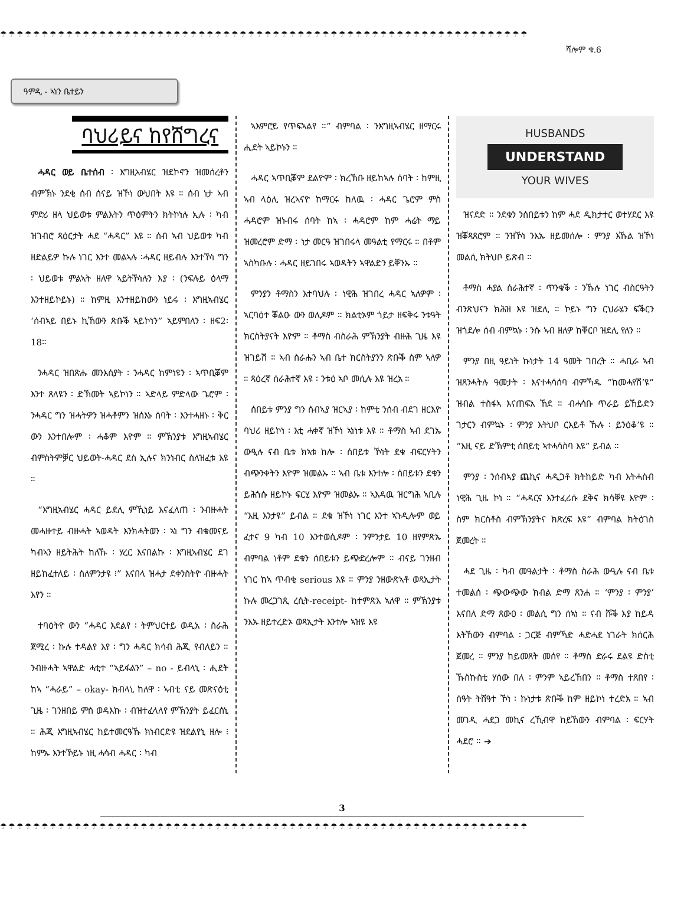☂☂☂☂☂☂☂☂☂☂☂☂☂☂☂☂☂☂☂☂☂☂☂☂☂☂☂☂☂☂☂☂☂☂☂☂☂☂☂☂☂☂☂☂☂☂☂☂☂☂☂☂☂☂☂☂☂☂☂☂☂☂☂☂
ሻሎም ቁ.6
ዓምዲ - ኣነን ቤተይን
ባህሪይና ከየሸግረና
ሓዳር ወይ ቤተሰብ ፡ እግዚኣብሄር ዝደኮኖን ዝመሰረቶን ብምኽኑ ንደቂ ሰብ ሰናይ ዝኾነ ውህበት እዩ ። ሰብ ነታ ኣብ ምድሪ ዘላ ህይወቱ ምልእትን ጥዕምትን ክትኮነሉ ኢሉ ፡ ካብ ዝገብሮ ጻዕርታት ሓደ “ሓዳር” እዩ ። ሰብ ኣብ ህይወቱ ካብ ዘድልይዎ ኩሉ ነገር እንተ መልኣሉ ፡ሓዳር ዘይብሉ እንተኾነ ግን ፡ ህይወቱ ምልኣት ዘለዋ ኣይትኾነሉን እያ ፡ (ንፍሉይ ዕላማ እንተዘይኮይኑ) ። ከምዚ እንተዘይከውን ነይሩ ፡ እግዚኣብሄር ‘ሰብኣይ በይኑ ኪኸውን ጽቡቕ ኣይኮነን” ኣይምበለን ፡ ዘፍ2፡18።
ንሓዳር ዝበጽሑ መንእሰያት ፡ ንሓዳር ከምነዩን ፡ ኣጥቢቖም እንተ ጸለዩን ፡ ድኽመት ኣይኮነን ። ኣድላይ ምድላው ጌሮም ፡ ንሓዳር ግን ዝሓትዎን ዝሓቶምን ዝሰእኑ ሰባት ፡ እንተሓዘኑ ፡ ቅር ውን እንተበሎም ፡ ሓቆም እዮም ። ምኽንያቱ እግዚኣብሄር ብምስትምቓር ህይወት-ሓዳር ደስ ኢሉና ክንነብር ስለዝፈቱ እዩ ።
“እግዚኣብሄር ሓዳር ይደሊ ምኺነይ እናፈለጠ ፡ ንብዙሓት መሓዙተይ ብዙሓት ኣወዳት እንክሓትወን ፡ ኣነ ግን ብቁመናይ ካብኣን ዘይትሕት ከለኹ ፡ ሃረር እናበልኩ ፡ እግዚኣብሄር ደገ ዘይከፈተለይ ፡ ስለምንታዩ ፧” እናበላ ዝሓታ ደቀንስትዮ ብዙሓት እየን ።
ተባዕትዮ ውን “ሓዳር እደልየ ፡ ትምህርተይ ወዲአ ፡ ስራሕ ጀሚረ ፡ ኩሉ ተዳልየ እየ ፡ ግን ሓዳር ክሳብ ሕጂ የብለይን ። ንብዙሓት ኣዋልድ ሓቲተ “ኣይፋልን” – no - ይብላኒ ፡ ሒደት ከኣ “ሓራይ” – okay- ክብላኒ ከለዋ ፡ ኣብቲ ናይ መጽናዕቲ ጊዜ ፡ ገንዘበይ ምስ ወዳእኩ ፡ ብዝተፈላለየ ምኽንያት ይፈርሰኒ ። ሕጂ እግዚኣብሄር ከይተመርዓኹ ክነብርድዩ ዝደልየኒ ዘሎ ፧ ከምኡ እንተኾይኑ ነዚ ሓሳብ ሓዳር ፡ ካብ
ኣእምሮይ የጥፍኣልየ ።” ብምባል ፡ ንእግዚኣብሄር ዘማርሩ ሒደት ኣይኮኑን ።
ሓዳር ኣጥቢቖም ደልዮም ፡ ክረኽቡ ዘይከኣሉ ሰባት ፡ ከምዚ ኣብ ላዕሊ ዝረኣናዮ ከማርሩ ከለዉ ፡ ሓዳር ጌሮም ምስ ሓዳሮም ዝኑብሩ ሰባት ከኣ ፡ ሓዳሮም ከም ሓሬት ማይ ዝመረሮም ድማ ፡ ነታ መርዓ ዝገበሩላ መዓልቲ የማርሩ ። በቶም ኣስካቡሉ ፡ ሓዳር ዘይገበሩ ኣወዳትን ኣዋልድን ይቐንኡ ።
ምንያን ቶማስን እተባህሉ ፡ ነዊሕ ዝገበረ ሓዳር ኣለዎም ፡ ኣርባዕተ ቖልዑ ውን ወሊዶም ። ክልቲኦም ጎይታ ዘፍቅሩ ንቱዓት ክርስትያናት እዮም ። ቶማስ ብስራሕ ምኽንያት ብዙሕ ጊዜ እዩ ዝገይሽ ። ኣብ ስራሑን ኣብ ቤተ ክርስትያንን ጽቡቕ ስም ኣለዎ ። ጻዕረኛ ሰራሕተኛ እዩ ፡ ንቱዕ ኣቦ መሲሉ እዩ ዝረአ ።
ሰበይቱ ምንያ ግን ሰብኣያ ዝርኣያ ፡ ከምቲ ንሰብ ብደገ ዘርእዮ ባህሪ ዘይኮነ ፡ እቲ ሓቀኛ ዝኾነ ኣነነቱ እዩ ። ቶማስ ኣብ ደገኡ ውዒሉ ናብ ቤቱ ክኣቱ ከሎ ፡ ሰበይቱ ኾነት ደቁ ብፍርሃትን ብጭንቀትን እዮም ዝመልኡ ። ኣብ ቤቱ እንተሎ ፡ ሰበይቱን ደቁን ይሕጎሱ ዘይኮኑ ፍርሂ እዮም ዝመልኡ ። ኣእዳዉ ዝርግሕ ኣቢሉ “እዚ እንታዩ” ይብል ። ደቁ ዝኾነ ነገር እንተ ኣጉዲሎም ወይ ፈተና 9 ካብ 10 እንተወሲዶም ፡ ንምንታይ 10 ዘየምጽኡ ብምባል ነቶም ደቁን ሰበይቱን ይጭድረሎም ። ብናይ ገንዘብ ነገር ከኣ ጥብቂ serious እዩ ። ምንያ ንዘውጽኣቶ ወጻኢታት ኩሉ መረጋገጺ ረሲት-receipt- ከተምጽእ ኣለዋ ። ምኽንያቱ ንእኡ ዘይተረድኦ ወጻኢታት እንተሎ ኣዝዩ እዩ
HUSBANDS
UNDERSTAND
YOUR WIVES
ዝናደድ ። ንደቁን ንሰበይቱን ከም ሓደ ዲክታተር ወተሃደር እዩ ዝቖጻጸሮም ። ንዝኾነ ንእኡ ዘይመሰሎ ፡ ምንያ እኹል ዝኾነ መልሲ ክትህቦ ይጽብ ።
ቶማስ ሓያል ሰራሕተኛ ፡ ጥንቁቕ ፡ ንኹሉ ነገር ብስርዓትን ብንጽህናን ክሕዝ እዩ ዝደሊ ። ኮይኑ ግን ርህራሄን ፍቕርን ዝጎደሎ ሰብ ብምኳኑ ፡ ንሱ ኣብ ዘለዎ ከቐርቦ ዝደሊ የለን ።
ምንያ በዚ ዓይነት ኩነታት 14 ዓመት ገበረት ። ሓቢራ ኣብ ዝጸንሓትሉ ዓመታት ፡ እናተሓሳሰባ ብምኻዱ “ከመሓየሽ’ዩ” ዝብል ተስፋኣ እናጠፍአ ኸደ ። ብሓሳቡ ጥራይ ይኸይድን ገታርን ብምኳኑ ፡ ምንያ እትህቦ ርእይቶ ኹሉ ፡ ይንዕቆ’ዩ ። “እዚ ናይ ድኽምቲ ሰበይቲ ኣተሓሳስባ እዩ” ይብል ።
ምንያ ፡ ንሰብኣያ ጨኪና ሓዲጋቶ ክትከይድ ካብ እትሓስብ ነዊሕ ጊዜ ኮነ ። “ሓዳርና እንተፈሪሱ ደቅና ክሳቐዩ እዮም ፡ ስም ክርስቶስ ብምኽንያትና ክጽረፍ እዩ” ብምባል ክትዕገስ ጀመረት ።
ሓደ ጊዜ ፡ ካብ መዓልታት ፡ ቶማስ ስራሕ ውዒሉ ናብ ቤቱ ተመልሰ ፡ ጭውጭው ክብል ድማ ጸንሐ ። ‘ምንያ ፡ ምንያ’ እናበለ ድማ ጸውዐ ፡ መልሲ ግን ሰኣነ ። ናብ ሹቕ እያ ከይዳ እትኸውን ብምባል ፡ ጋርጅ ብምኻድ ሓድሓደ ነገራት ክሰርሕ ጀመረ ። ምንያ ከይመጸት መሰየ ። ቶማስ ድራሩ ደልዩ ድስቲ ኹስኩስቲ ሃሰው በለ ፡ ምንም ኣይረኸበን ። ቶማስ ተጸበየ ፡ ሰዓት ትሸዓተ ኾነ ፡ ኩነታቱ ጽቡቕ ከም ዘይኮነ ተረድአ ። ኣብ መገዲ ሓደጋ መኪና ረኺብዋ ከይኸውን ብምባል ፡ ፍርሃት ሓደሮ ። ➔
3
☂☂☂☂☂☂☂☂☂☂☂☂☂☂☂☂☂☂☂☂☂☂☂☂☂☂☂☂☂☂☂☂☂☂☂☂☂☂☂☂☂☂☂☂☂☂☂☂☂☂☂☂☂☂☂☂☂☂☂☂☂☂☂☂